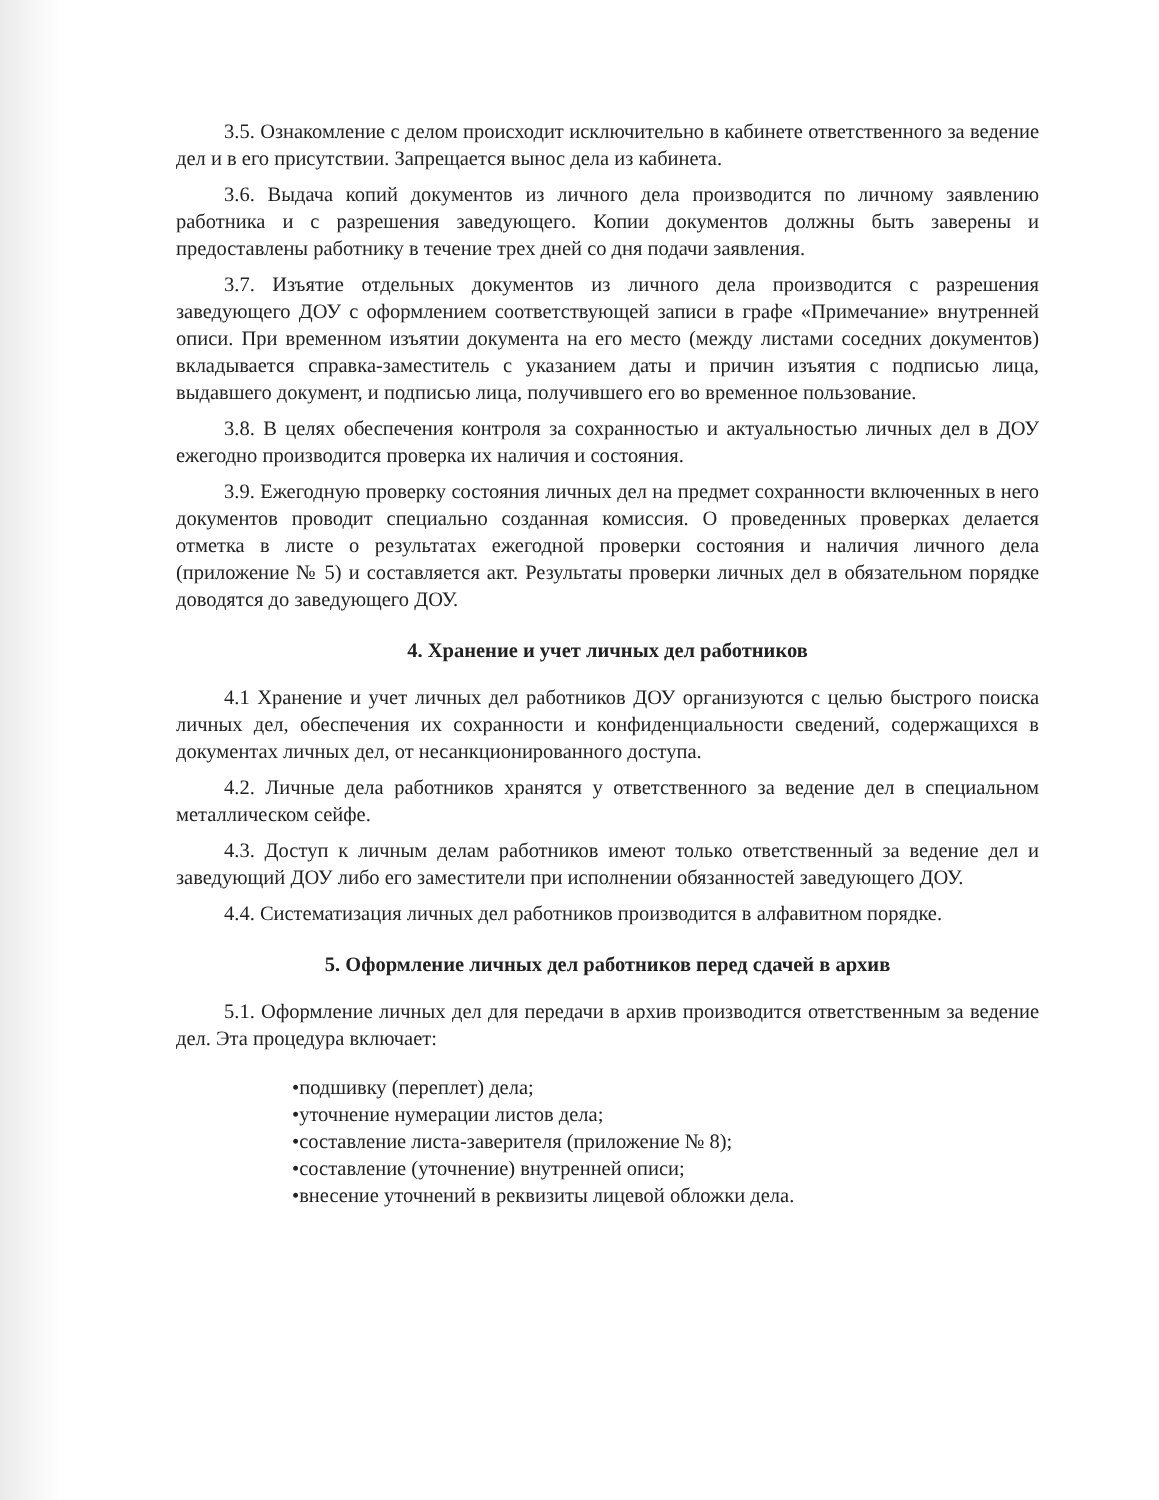3.5. Ознакомление с делом происходит исключительно в кабинете ответственного за ведение дел и в его присутствии. Запрещается вынос дела из кабинета.
3.6. Выдача копий документов из личного дела производится по личному заявлению работника и с разрешения заведующего. Копии документов должны быть заверены и предоставлены работнику в течение трех дней со дня подачи заявления.
3.7. Изъятие отдельных документов из личного дела производится с разрешения заведующего ДОУ с оформлением соответствующей записи в графе «Примечание» внутренней описи. При временном изъятии документа на его место (между листами соседних документов) вкладывается справка-заместитель с указанием даты и причин изъятия с подписью лица, выдавшего документ, и подписью лица, получившего его во временное пользование.
3.8. В целях обеспечения контроля за сохранностью и актуальностью личных дел в ДОУ ежегодно производится проверка их наличия и состояния.
3.9. Ежегодную проверку состояния личных дел на предмет сохранности включенных в него документов проводит специально созданная комиссия. О проведенных проверках делается отметка в листе о результатах ежегодной проверки состояния и наличия личного дела (приложение № 5) и составляется акт. Результаты проверки личных дел в обязательном порядке доводятся до заведующего ДОУ.
4. Хранение и учет личных дел работников
4.1 Хранение и учет личных дел работников ДОУ организуются с целью быстрого поиска личных дел, обеспечения их сохранности и конфиденциальности сведений, содержащихся в документах личных дел, от несанкционированного доступа.
4.2. Личные дела работников хранятся у ответственного за ведение дел в специальном металлическом сейфе.
4.3. Доступ к личным делам работников имеют только ответственный за ведение дел и заведующий ДОУ либо его заместители при исполнении обязанностей заведующего ДОУ.
4.4. Систематизация личных дел работников производится в алфавитном порядке.
5. Оформление личных дел работников перед сдачей в архив
5.1. Оформление личных дел для передачи в архив производится ответственным за ведение дел. Эта процедура включает:
•подшивку (переплет) дела;
•уточнение нумерации листов дела;
•составление листа-заверителя (приложение № 8);
•составление (уточнение) внутренней описи;
•внесение уточнений в реквизиты лицевой обложки дела.